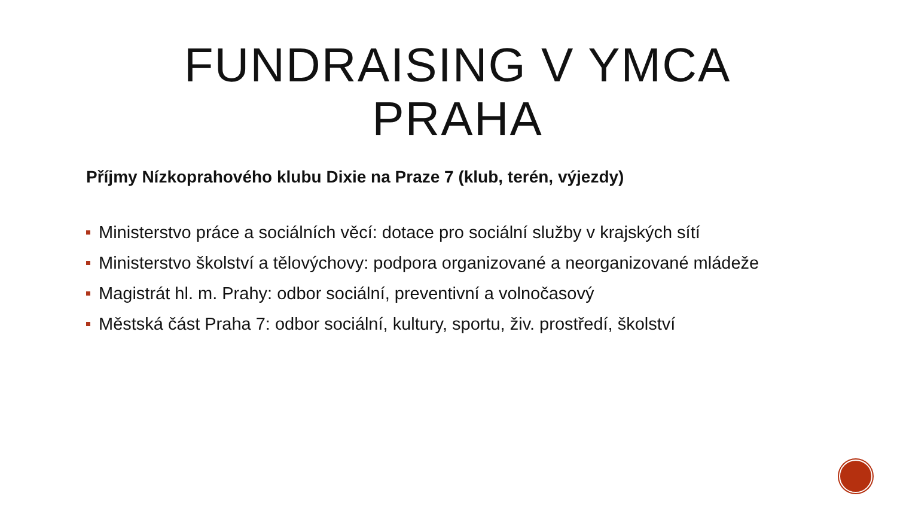FUNDRAISING V YMCA PRAHA
Příjmy Nízkoprahového klubu Dixie na Praze 7 (klub, terén, výjezdy)
Ministerstvo práce a sociálních věcí: dotace pro sociální služby v krajských sítí
Ministerstvo školství a tělovýchovy: podpora organizované a neorganizované mládeže
Magistrát hl. m. Prahy: odbor sociální, preventivní a volnočasový
Městská část Praha 7: odbor sociální, kultury, sportu, živ. prostředí, školství